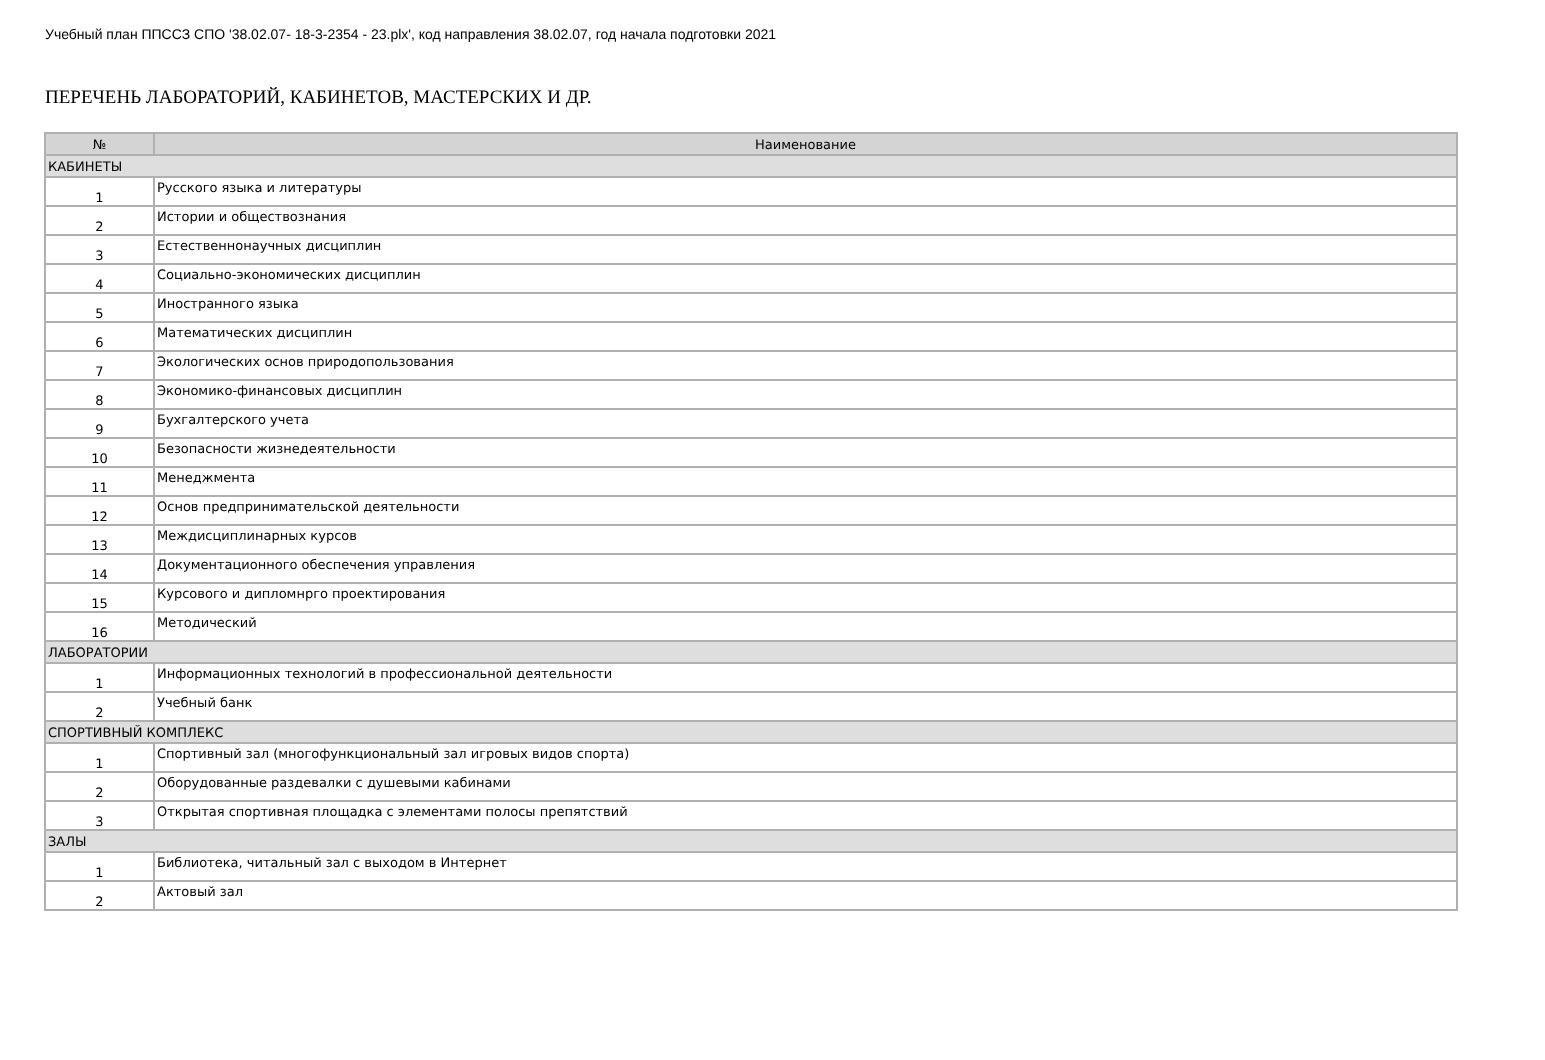Учебный план ППССЗ СПО '38.02.07- 18-3-2354 - 23.plx', код направления 38.02.07, год начала подготовки 2021
ПЕРЕЧЕНЬ ЛАБОРАТОРИЙ, КАБИНЕТОВ, МАСТЕРСКИХ И ДР.
| № | Наименование |
| --- | --- |
| КАБИНЕТЫ | |
| 1 | Русского языка и литературы |
| 2 | Истории и обществознания |
| 3 | Естественнонаучных дисциплин |
| 4 | Социально-экономических дисциплин |
| 5 | Иностранного языка |
| 6 | Математических дисциплин |
| 7 | Экологических основ природопользования |
| 8 | Экономико-финансовых дисциплин |
| 9 | Бухгалтерского учета |
| 10 | Безопасности жизнедеятельности |
| 11 | Менеджмента |
| 12 | Основ предпринимательской деятельности |
| 13 | Междисциплинарных курсов |
| 14 | Документационного обеспечения управления |
| 15 | Курсового и дипломнрго проектирования |
| 16 | Методический |
| ЛАБОРАТОРИИ | |
| 1 | Информационных технологий в профессиональной деятельности |
| 2 | Учебный банк |
| СПОРТИВНЫЙ КОМПЛЕКС | |
| 1 | Спортивный зал (многофункциональный зал игровых видов спорта) |
| 2 | Оборудованные раздевалки с душевыми кабинами |
| 3 | Открытая спортивная площадка с элементами полосы препятствий |
| ЗАЛЫ | |
| 1 | Библиотека, читальный зал с выходом в Интернет |
| 2 | Актовый зал |